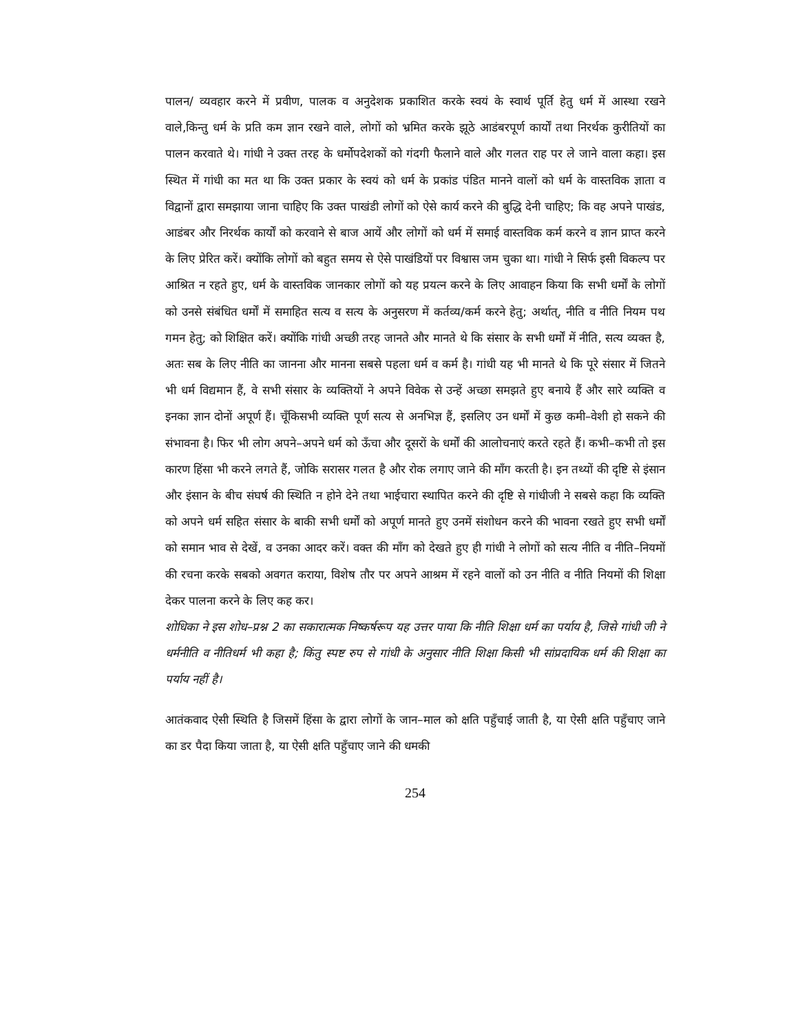पालन/ व्यवहार करने में प्रवीण, पालक व अनुदेशक प्रकाशित करके स्वयं के स्वार्थ पूर्ति हेतु धर्म में आस्था रखने वाले,किन्तु धर्म के प्रति कम ज्ञान रखने वाले, लोगों को भ्रमित करके झूठे आडंबरपूर्ण कार्यों तथा निरर्थक कुरीतियों का पालन करवाते थे। गांधी ने उक्त तरह के धर्मोपदेशकों को गंदगी फैलाने वाले और गलत राह पर ले जाने वाला कहा। इस स्थित में गांधी का मत था कि उक्त प्रकार के स्वयं को धर्म के प्रकांड पंडित मानने वालों को धर्म के वास्तविक ज्ञाता व विद्वानों द्वारा समझाया जाना चाहिए कि उक्त पाखंडी लोगों को ऐसे कार्य करने की बुद्धि देनी चाहिए; कि वह अपने पाखंड, आडंबर और निरर्थक कार्यों को करवाने से बाज आयें और लोगों को धर्म में समाई वास्तविक कर्म करने व ज्ञान प्राप्त करने के लिए प्रेरित करें। क्योंकि लोगों को बहुत समय से ऐसे पाखंडियों पर विश्वास जम चुका था। गांधी ने सिर्फ इसी विकल्प पर आश्रित न रहते हुए, धर्म के वास्तविक जानकार लोगों को यह प्रयत्न करने के लिए आवाहन किया कि सभी धर्मों के लोगों को उनसे संबंधित धर्मों में समाहित सत्य व सत्य के अनुसरण में कर्तव्य/कर्म करने हेतु; अर्थात्, नीति व नीति नियम पथ गमन हेतु; को शिक्षित करें। क्योंकि गांधी अच्छी तरह जानते और मानते थे कि संसार के सभी धर्मों में नीति, सत्य व्यक्त है, अतः सब के लिए नीति का जानना और मानना सबसे पहला धर्म व कर्म है। गांधी यह भी मानते थे कि पूरे संसार में जितने भी धर्म विद्यमान हैं, वे सभी संसार के व्यक्तियों ने अपने विवेक से उन्हें अच्छा समझते हुए बनाये हैं और सारे व्यक्ति व इनका ज्ञान दोनों अपूर्ण हैं। चूँकिसभी व्यक्ति पूर्ण सत्य से अनभिज्ञ हैं, इसलिए उन धर्मों में कुछ कमी–वेशी हो सकने की संभावना है। फिर भी लोग अपने–अपने धर्म को ऊँचा और दूसरों के धर्मों की आलोचनाएं करते रहते हैं। कभी–कभी तो इस कारण हिंसा भी करने लगते हैं, जोकि सरासर गलत है और रोक लगाए जाने की माँग करती है। इन तथ्यों की दृष्टि से इंसान और इंसान के बीच संघर्ष की स्थिति न होने देने तथा भाईचारा स्थापित करने की दृष्टि से गांधीजी ने सबसे कहा कि व्यक्ति को अपने धर्म सहित संसार के बाकी सभी धर्मों को अपूर्ण मानते हुए उनमें संशोधन करने की भावना रखते हुए सभी धर्मों को समान भाव से देखें, व उनका आदर करें। वक्त की माँग को देखते हुए ही गांधी ने लोगों को सत्य नीति व नीति–नियमों की रचना करके सबको अवगत कराया, विशेष तौर पर अपने आश्रम में रहने वालों को उन नीति व नीति नियमों की शिक्षा देकर पालना करने के लिए कह कर।
शोधिका ने इस शोध–प्रश्न 2 का सकारात्मक निष्कर्षरूप यह उत्तर पाया कि नीति शिक्षा धर्म का पर्याय है, जिसे गांधी जी ने धर्मनीति व नीतिधर्म भी कहा है; किंतु स्पष्ट रुप से गांधी के अनुसार नीति शिक्षा किसी भी सांप्रदायिक धर्म की शिक्षा का पर्याय नहीं है।
आतंकवाद ऐसी स्थिति है जिसमें हिंसा के द्वारा लोगों के जान–माल को क्षति पहुँचाई जाती है, या ऐसी क्षति पहुँचाए जाने का डर पैदा किया जाता है, या ऐसी क्षति पहुँचाए जाने की धमकी
254